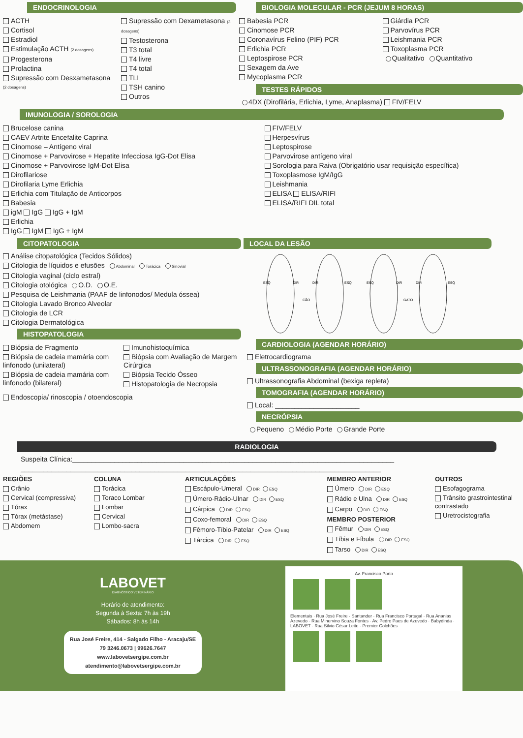ENDOCRINOLOGIA
ACTH
Cortisol
Estradiol
Estimulação ACTH (2 dosagens)
Progesterona
Prolactina
Supressão com Desxametasona (2 dosagens)
Supressão com Dexametasona (3 dosagens)
Testosterona
T3 total
T4 livre
T4 total
TLI
TSH canino
Outros
BIOLOGIA MOLECULAR - PCR (JEJUM 8 HORAS)
Babesia PCR
Cinomose PCR
Coronavírus Felino (PIF) PCR
Erlichia PCR
Leptospirose PCR
Sexagem da Ave
Mycoplasma PCR
Giárdia PCR
Parvovírus PCR
Leishmania PCR
Toxoplasma PCR
Qualitativo Quantitativo
TESTES RÁPIDOS
4DX (Dirofilária, Erlichia, Lyme, Anaplasma) FIV/FELV
IMUNOLOGIA / SOROLOGIA
Brucelose canina
CAEV Artrite Encefalite Caprina
Cinomose – Antígeno viral
Cinomose + Parvovirose + Hepatite Infecciosa IgG-Dot Elisa
Cinomose + Parvovirose IgM-Dot Elisa
Dirofilariose
Dirofilaria Lyme Erlichia
Erlichia com Titulação de Anticorpos
Babesia
igM IgG IgG + IgM
Erlichia
IgG IgM IgG + IgM
FIV/FELV
Herpesvírus
Leptospirose
Parvovirose antígeno viral
Sorologia para Raiva (Obrigatório usar requisição específica)
Toxoplasmose IgM/IgG
Leishmania
ELISA ELISA/RIFI
ELISA/RIFI DIL total
CITOPATOLOGIA
Análise citopatológica (Tecidos Sólidos)
Citologia de líquidos e efusões Abdominal Torácica Sinovial
Citologia vaginal (ciclo estral)
Citologia otológica O.D. O.E.
Pesquisa de Leishmania (PAAF de linfonodos/ Medula óssea)
Citologia Lavado Bronco Alveolar
Citologia de LCR
Citologia Dermatológica
HISTOPATOLOGIA
Biópsia de Fragmento
Biópsia de cadeia mamária com linfonodo (unilateral)
Biópsia de cadeia mamária com linfonodo (bilateral)
Imunohistoquímica
Biópsia com Avaliação de Margem Cirúrgica
Biópsia Tecido Ósseo
Histopatologia de Necropsia
Endoscopia/ rinoscopia / otoendoscopia
LOCAL DA LESÃO
ESQ
DIR
DIR
ESQ
CÃO
ESQ
DIR
DIR
ESQ
GATO
CARDIOLOGIA (AGENDAR HORÁRIO)
Eletrocardiograma
ULTRASSONOGRAFIA (AGENDAR HORÁRIO)
Ultrassonografia Abdominal (bexiga repleta)
TOMOGRAFIA (AGENDAR HORÁRIO)
Local: ______________________
NECRÓPSIA
Pequeno Médio Porte Grande Porte
RADIOLOGIA
Suspeita Clínica:____________________________________________________________________________________
______________________________________________________________________________________________
REGIÕES
Crânio
Cervical (compressiva)
Tórax
Tórax (metástase)
Abdomem
COLUNA
Torácica
Toraco Lombar
Lombar
Cervical
Lombo-sacra
ARTICULAÇÕES
Escápulo-Umeral DIR ESQ
Úmero-Rádio-Ulnar DIR ESQ
Cárpica DIR ESQ
Coxo-femoral DIR ESQ
Fêmoro-Tíbio-Patelar DIR ESQ
Tárcica DIR ESQ
MEMBRO ANTERIOR
Úmero DIR ESQ
Rádio e Ulna DIR ESQ
Carpo DIR ESQ
MEMBRO POSTERIOR
Fêmur DIR ESQ
Tíbia e Fíbula DIR ESQ
Tarso DIR ESQ
OUTROS
Esofagograma
Trânsito grastrointestinal contrastado
Uretrocistografia
LABOVET
DIAGNÓSTICO VETERINÁRIO
Horário de atendimento:
Segunda à Sexta: 7h às 19h
Sábados: 8h às 14h
Rua José Freire, 414 - Salgado Filho - Aracaju/SE
79 3246.0673 | 99626.7647
www.labovetsergipe.com.br
atendimento@labovetsergipe.com.br
Av. Francisco Porto
Elementais · Rua José Freire · Santander · Rua Francisco Portugal · Rua Ananias Azevedo · Rua Minervino Souza Fontes · Av. Pedro Paes de Azevedo · Babydinda · LABOVET · Rua Silvio César Leite · Premier Colchões